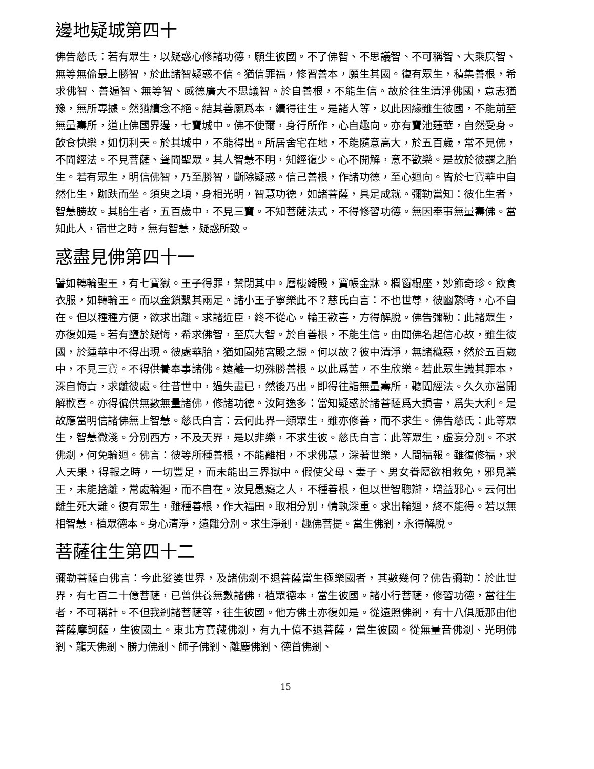邊地疑城第四十
佛告慈氏：若有眾生，以疑惑心修諸功德，願生彼國。不了佛智、不思議智、不可稱智、大乘廣智、無等無倫最上勝智，於此諸智疑惑不信。猶信罪福，修習善本，願生其國。復有眾生，積集善根，希求佛智、善遍智、無等智、威德廣大不思議智。於自善根，不能生信。故於往生清淨佛國，意志猶豫，無所專據。然猶續念不絕。結其善願爲本，續得往生。是諸人等，以此因緣雖生彼國，不能前至無量壽所，道止佛國界邊，七寶城中。佛不使爾，身行所作，心自趣向。亦有寶池蓮華，自然受身。飲食快樂，如忉利天。於其城中，不能得出。所居舍宅在地，不能隨意高大，於五百歲，常不見佛，不聞經法。不見菩薩、聲聞聖眾。其人智慧不明，知經復少。心不開解，意不歡樂。是故於彼謂之胎生。若有眾生，明信佛智，乃至勝智，斷除疑惑。信己善根，作諸功德，至心迴向。皆於七寶華中自然化生，跏趺而坐。須臾之頃，身相光明，智慧功德，如諸菩薩，具足成就。彌勒當知：彼化生者，智慧勝故。其胎生者，五百歲中，不見三寶。不知菩薩法式，不得修習功德。無因奉事無量壽佛。當知此人，宿世之時，無有智慧，疑惑所致。
惑盡見佛第四十一
譬如轉輪聖王，有七寶獄。王子得罪，禁閉其中。層樓綺殿，寶帳金牀。欄窗榻座，妙飾奇珍。飲食衣服，如轉輪王。而以金鎖繫其兩足。諸小王子寧樂此不？慈氏白言：不也世尊，彼幽縶時，心不自在。但以種種方便，欲求出離。求諸近臣，終不從心。輪王歡喜，方得解脫。佛告彌勒：此諸眾生，亦復如是。若有墮於疑悔，希求佛智，至廣大智。於自善根，不能生信。由聞佛名起信心故，雖生彼國，於蓮華中不得出現。彼處華胎，猶如園苑宮殿之想。何以故？彼中清淨，無諸穢惡，然於五百歲中，不見三寶。不得供養奉事諸佛。遠離一切殊勝善根。以此爲苦，不生欣樂。若此眾生識其罪本，深自悔責，求離彼處。往昔世中，過失盡已，然後乃出。即得往詣無量壽所，聽聞經法。久久亦當開解歡喜。亦得徧供無數無量諸佛，修諸功德。汝阿逸多：當知疑惑於諸菩薩爲大損害，爲失大利。是故應當明信諸佛無上智慧。慈氏白言：云何此界一類眾生，雖亦修善，而不求生。佛告慈氏：此等眾生，智慧微淺。分別西方，不及天界，是以非樂，不求生彼。慈氏白言：此等眾生，虛妄分別。不求佛剎，何免輪迴。佛言：彼等所種善根，不能離相，不求佛慧，深著世樂，人間福報。雖復修福，求人天果，得報之時，一切豐足，而未能出三界獄中。假使父母、妻子、男女眷屬欲相救免，邪見業王，未能捨離，常處輪迴，而不自在。汝見愚癡之人，不種善根，但以世智聰辯，增益邪心。云何出離生死大難。復有眾生，雖種善根，作大福田。取相分別，情執深重。求出輪迴，終不能得。若以無相智慧，植眾德本。身心清淨，遠離分別。求生淨剎，趣佛菩提。當生佛剎，永得解脫。
菩薩往生第四十二
彌勒菩薩白佛言：今此娑婆世界，及諸佛剎不退菩薩當生極樂國者，其數幾何？佛告彌勒：於此世界，有七百二十億菩薩，已曾供養無數諸佛，植眾德本，當生彼國。諸小行菩薩，修習功德，當往生者，不可稱計。不但我剎諸菩薩等，往生彼國。他方佛土亦復如是。從遠照佛剎，有十八俱胝那由他菩薩摩訶薩，生彼國土。東北方寶藏佛剎，有九十億不退菩薩，當生彼國。從無量音佛剎、光明佛剎、龍天佛剎、勝力佛剎、師子佛剎、離塵佛剎、德首佛剎、
15